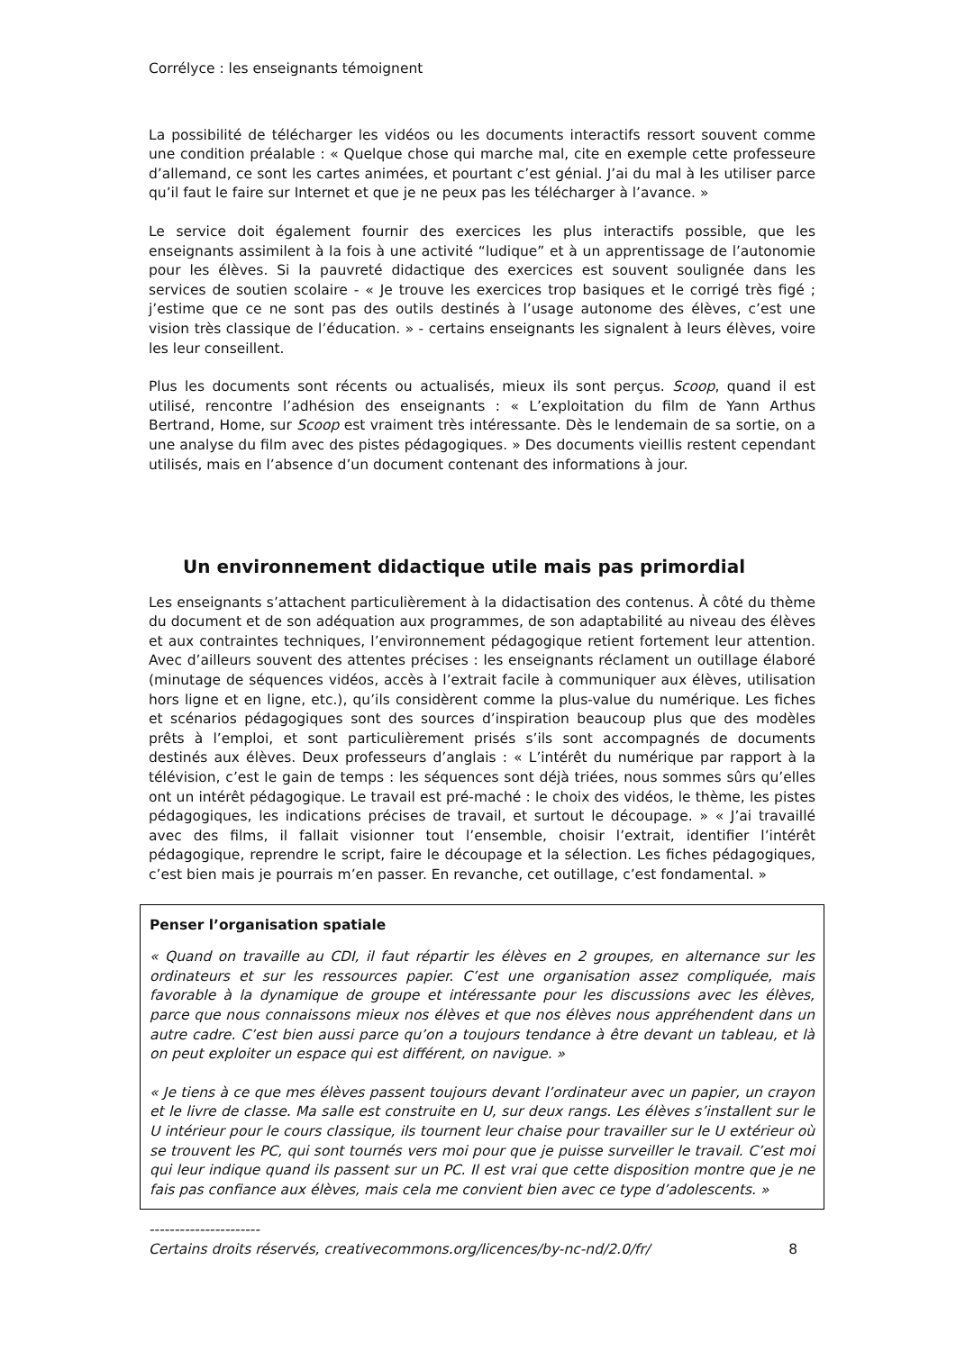Corrélyce : les enseignants témoignent
La possibilité de télécharger les vidéos ou les documents interactifs ressort souvent comme une condition préalable : « Quelque chose qui marche mal, cite en exemple cette professeure d’allemand, ce sont les cartes animées, et pourtant c’est génial. J’ai du mal à les utiliser parce qu’il faut le faire sur Internet et que je ne peux pas les télécharger à l’avance. »
Le service doit également fournir des exercices les plus interactifs possible, que les enseignants assimilent à la fois à une activité “ludique” et à un apprentissage de l’autonomie pour les élèves. Si la pauvreté didactique des exercices est souvent soulignée dans les services de soutien scolaire - « Je trouve les exercices trop basiques et le corrigé très figé ; j’estime que ce ne sont pas des outils destinés à l’usage autonome des élèves, c’est une vision très classique de l’éducation. » - certains enseignants les signalent à leurs élèves, voire les leur conseillent.
Plus les documents sont récents ou actualisés, mieux ils sont perçus. Scoop, quand il est utilisé, rencontre l’adhésion des enseignants : « L’exploitation du film de Yann Arthus Bertrand, Home, sur Scoop est vraiment très intéressante. Dès le lendemain de sa sortie, on a une analyse du film avec des pistes pédagogiques. » Des documents vieillis restent cependant utilisés, mais en l’absence d’un document contenant des informations à jour.
Un environnement didactique utile mais pas primordial
Les enseignants s’attachent particulièrement à la didactisation des contenus. À côté du thème du document et de son adéquation aux programmes, de son adaptabilité au niveau des élèves et aux contraintes techniques, l’environnement pédagogique retient fortement leur attention. Avec d’ailleurs souvent des attentes précises : les enseignants réclament un outillage élaboré (minutage de séquences vidéos, accès à l’extrait facile à communiquer aux élèves, utilisation hors ligne et en ligne, etc.), qu’ils considèrent comme la plus-value du numérique. Les fiches et scénarios pédagogiques sont des sources d’inspiration beaucoup plus que des modèles prêts à l’emploi, et sont particulièrement prisés s’ils sont accompagnés de documents destinés aux élèves. Deux professeurs d’anglais : « L’intérêt du numérique par rapport à la télévision, c’est le gain de temps : les séquences sont déjà triées, nous sommes sûrs qu’elles ont un intérêt pédagogique. Le travail est pré-maché : le choix des vidéos, le thème, les pistes pédagogiques, les indications précises de travail, et surtout le découpage. » « J’ai travaillé avec des films, il fallait visionner tout l’ensemble, choisir l’extrait, identifier l’intérêt pédagogique, reprendre le script, faire le découpage et la sélection. Les fiches pédagogiques, c’est bien mais je pourrais m’en passer. En revanche, cet outillage, c’est fondamental. »
Penser l’organisation spatiale
« Quand on travaille au CDI, il faut répartir les élèves en 2 groupes, en alternance sur les ordinateurs et sur les ressources papier. C’est une organisation assez compliquée, mais favorable à la dynamique de groupe et intéressante pour les discussions avec les élèves, parce que nous connaissons mieux nos élèves et que nos élèves nous appréhendent dans un autre cadre. C’est bien aussi parce qu’on a toujours tendance à être devant un tableau, et là on peut exploiter un espace qui est différent, on navigue. »
« Je tiens à ce que mes élèves passent toujours devant l’ordinateur avec un papier, un crayon et le livre de classe. Ma salle est construite en U, sur deux rangs. Les élèves s’installent sur le U intérieur pour le cours classique, ils tournent leur chaise pour travailler sur le U extérieur où se trouvent les PC, qui sont tournés vers moi pour que je puisse surveiller le travail. C’est moi qui leur indique quand ils passent sur un PC. Il est vrai que cette disposition montre que je ne fais pas confiance aux élèves, mais cela me convient bien avec ce type d’adolescents. »
----------------------
Certains droits réservés, creativecommons.org/licences/by-nc-nd/2.0/fr/ 8